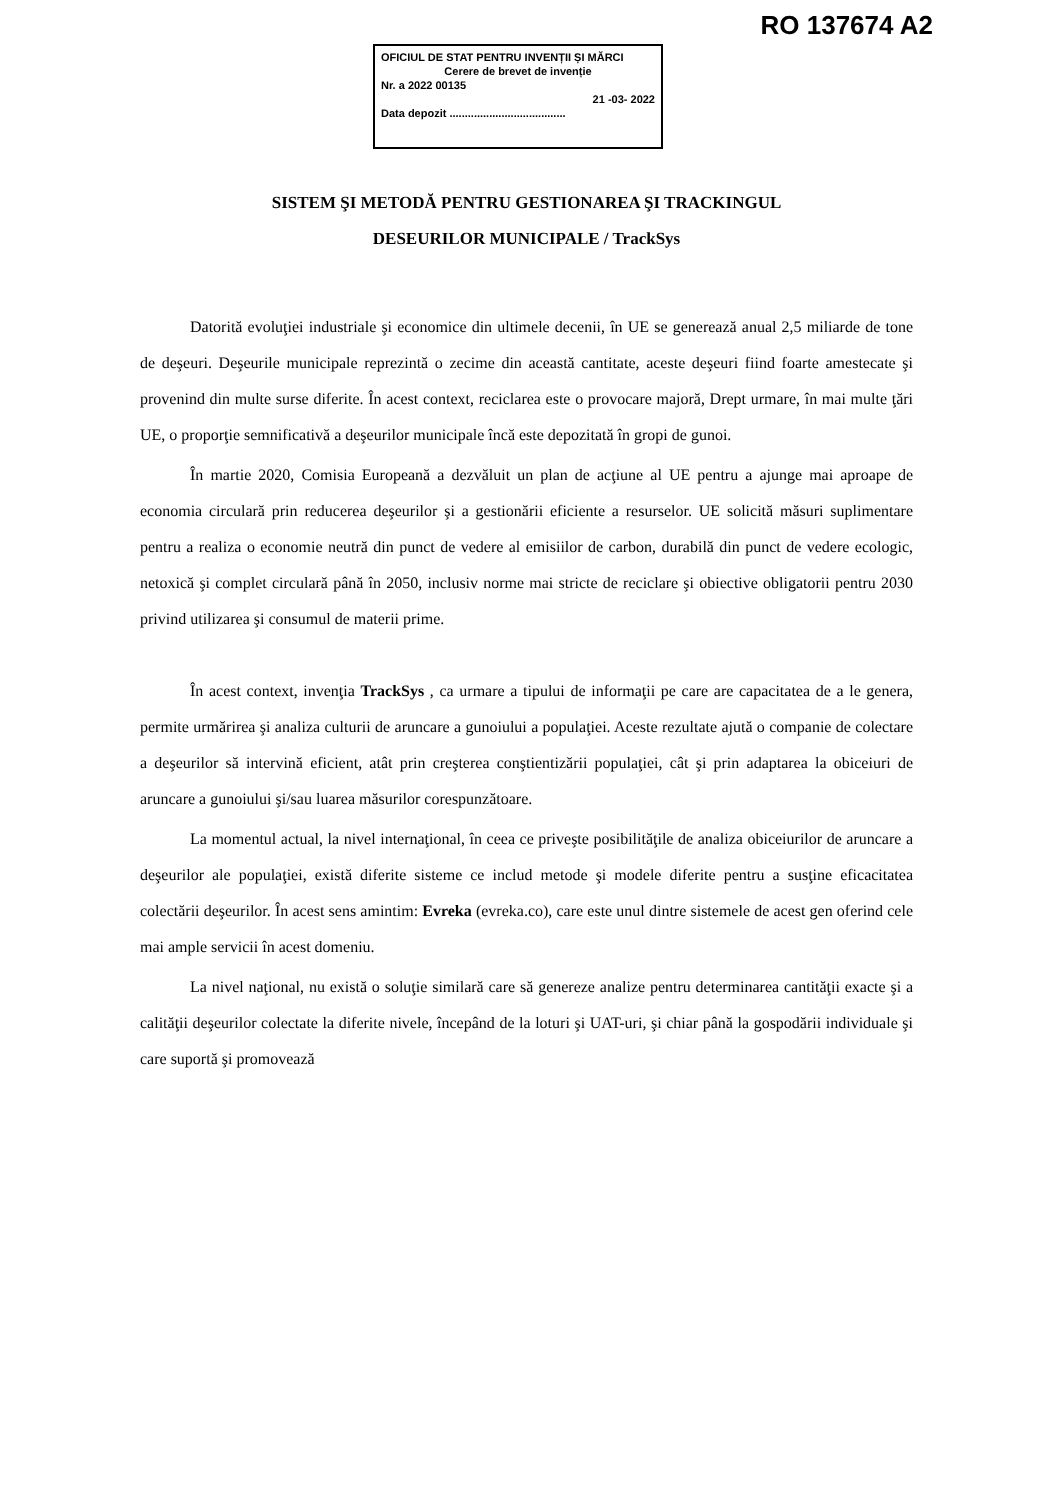RO 137674 A2
OFICIUL DE STAT PENTRU INVENȚII ȘI MĂRCI
Cerere de brevet de invenție
Nr. a 2022 00135
21 -03- 2022
Data depozit ......................................
SISTEM ŞI METODĂ PENTRU GESTIONAREA ŞI TRACKINGUL
DESEURILOR MUNICIPALE / TrackSys
Datorită evoluţiei industriale şi economice din ultimele decenii, în UE se generează anual 2,5 miliarde de tone de deşeuri. Deşeurile municipale reprezintă o zecime din această cantitate, aceste deşeuri fiind foarte amestecate şi provenind din multe surse diferite. În acest context, reciclarea este o provocare majoră, Drept urmare, în mai multe ţări UE, o proporţie semnificativă a deşeurilor municipale încă este depozitată în gropi de gunoi.
În martie 2020, Comisia Europeană a dezvăluit un plan de acţiune al UE pentru a ajunge mai aproape de economia circulară prin reducerea deşeurilor şi a gestionării eficiente a resurselor. UE solicită măsuri suplimentare pentru a realiza o economie neutră din punct de vedere al emisiilor de carbon, durabilă din punct de vedere ecologic, netoxică şi complet circulară până în 2050, inclusiv norme mai stricte de reciclare şi obiective obligatorii pentru 2030 privind utilizarea şi consumul de materii prime.
În acest context, invenţia TrackSys , ca urmare a tipului de informaţii pe care are capacitatea de a le genera, permite urmărirea şi analiza culturii de aruncare a gunoiului a populaţiei. Aceste rezultate ajută o companie de colectare a deşeurilor să intervină eficient, atât prin creşterea conştientizării populaţiei, cât şi prin adaptarea la obiceiuri de aruncare a gunoiului şi/sau luarea măsurilor corespunzătoare.
La momentul actual, la nivel internaţional, în ceea ce priveşte posibilităţile de analiza obiceiurilor de aruncare a deşeurilor ale populaţiei, există diferite sisteme ce includ metode şi modele diferite pentru a susţine eficacitatea colectării deşeurilor. În acest sens amintim: Evreka (evreka.co), care este unul dintre sistemele de acest gen oferind cele mai ample servicii în acest domeniu.
La nivel naţional, nu există o soluţie similară care să genereze analize pentru determinarea cantităţii exacte şi a calităţii deşeurilor colectate la diferite nivele, începând de la loturi şi UAT-uri, şi chiar până la gospodării individuale şi care suportă şi promovează